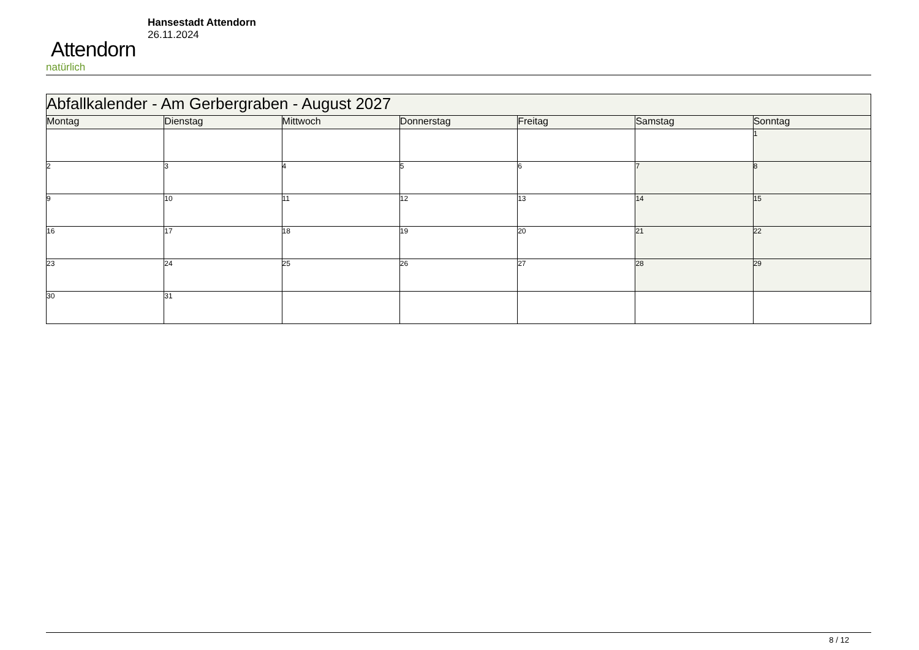Attendorn
natürlich
Hansestadt Attendorn
26.11.2024
| Abfallkalender - Am Gerbergraben - August 2027 | | | | | | |
| Montag | Dienstag | Mittwoch | Donnerstag | Freitag | Samstag | Sonntag |
| | | | | | | 1 |
| 2 | 3 | 4 | 5 | 6 | 7 | 8 |
| 9 | 10 | 11 | 12 | 13 | 14 | 15 |
| 16 | 17 | 18 | 19 | 20 | 21 | 22 |
| 23 | 24 | 25 | 26 | 27 | 28 | 29 |
| 30 | 31 | | | | | |
8 / 12